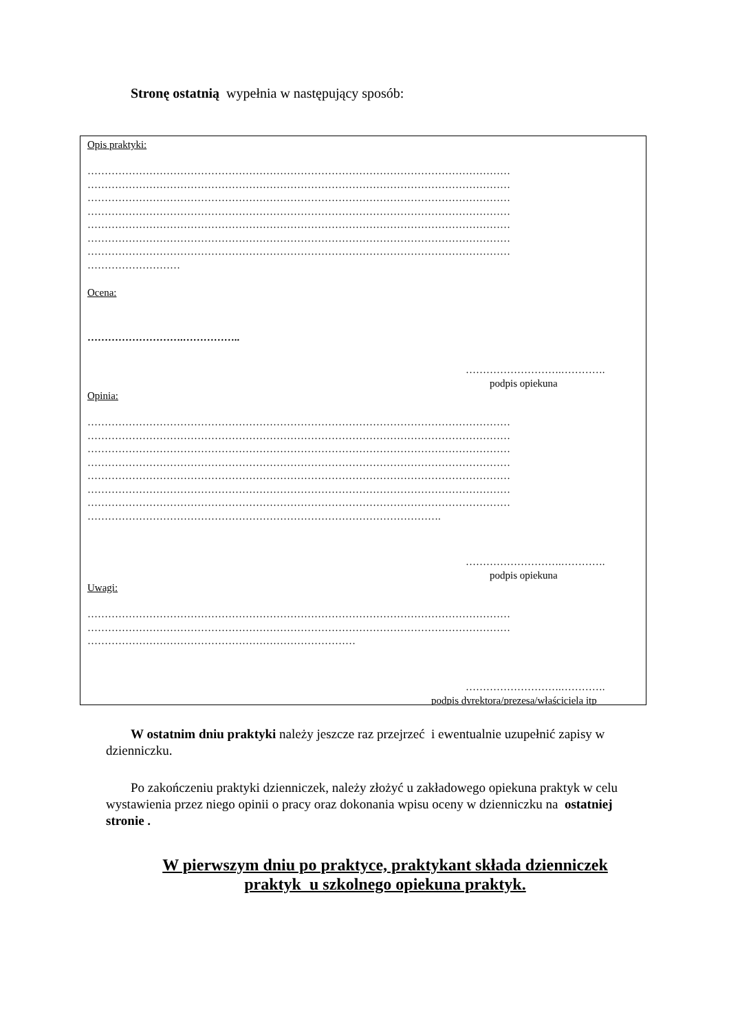Stronę ostatnią wypełnia w następujący sposób:
Opis praktyki:
……………………………………………………………………………………………………………
……………………………………………………………………………………………………………
……………………………………………………………………………………………………………
……………………………………………………………………………………………………………
……………………………………………………………………………………………………………
……………………………………………………………………………………………………………
……………………………………………………………………………………………………………
………………………
Ocena:
……………………….……………..
……………………….………….
podpis opiekuna
Opinia:
……………………………………………………………………………………………………………
……………………………………………………………………………………………………………
……………………………………………………………………………………………………………
……………………………………………………………………………………………………………
……………………………………………………………………………………………………………
……………………………………………………………………………………………………………
……………………………………………………………………………………………………………
………………………………………………………………………………………….
……………………….………….
podpis opiekuna
Uwagi:
……………………………………………………………………………………………………………
……………………………………………………………………………………………………………
……………………………………………………………………
……………………….………….
podpis dyrektora/prezesa/właściciela itp
W ostatnim dniu praktyki należy jeszcze raz przejrzeć i ewentualnie uzupełnić zapisy w dzienniczku.
Po zakończeniu praktyki dzienniczek, należy złożyć u zakładowego opiekuna praktyk w celu wystawienia przez niego opinii o pracy oraz dokonania wpisu oceny w dzienniczku na ostatniej stronie .
W pierwszym dniu po praktyce, praktykant składa dzienniczek
praktyk u szkolnego opiekuna praktyk.